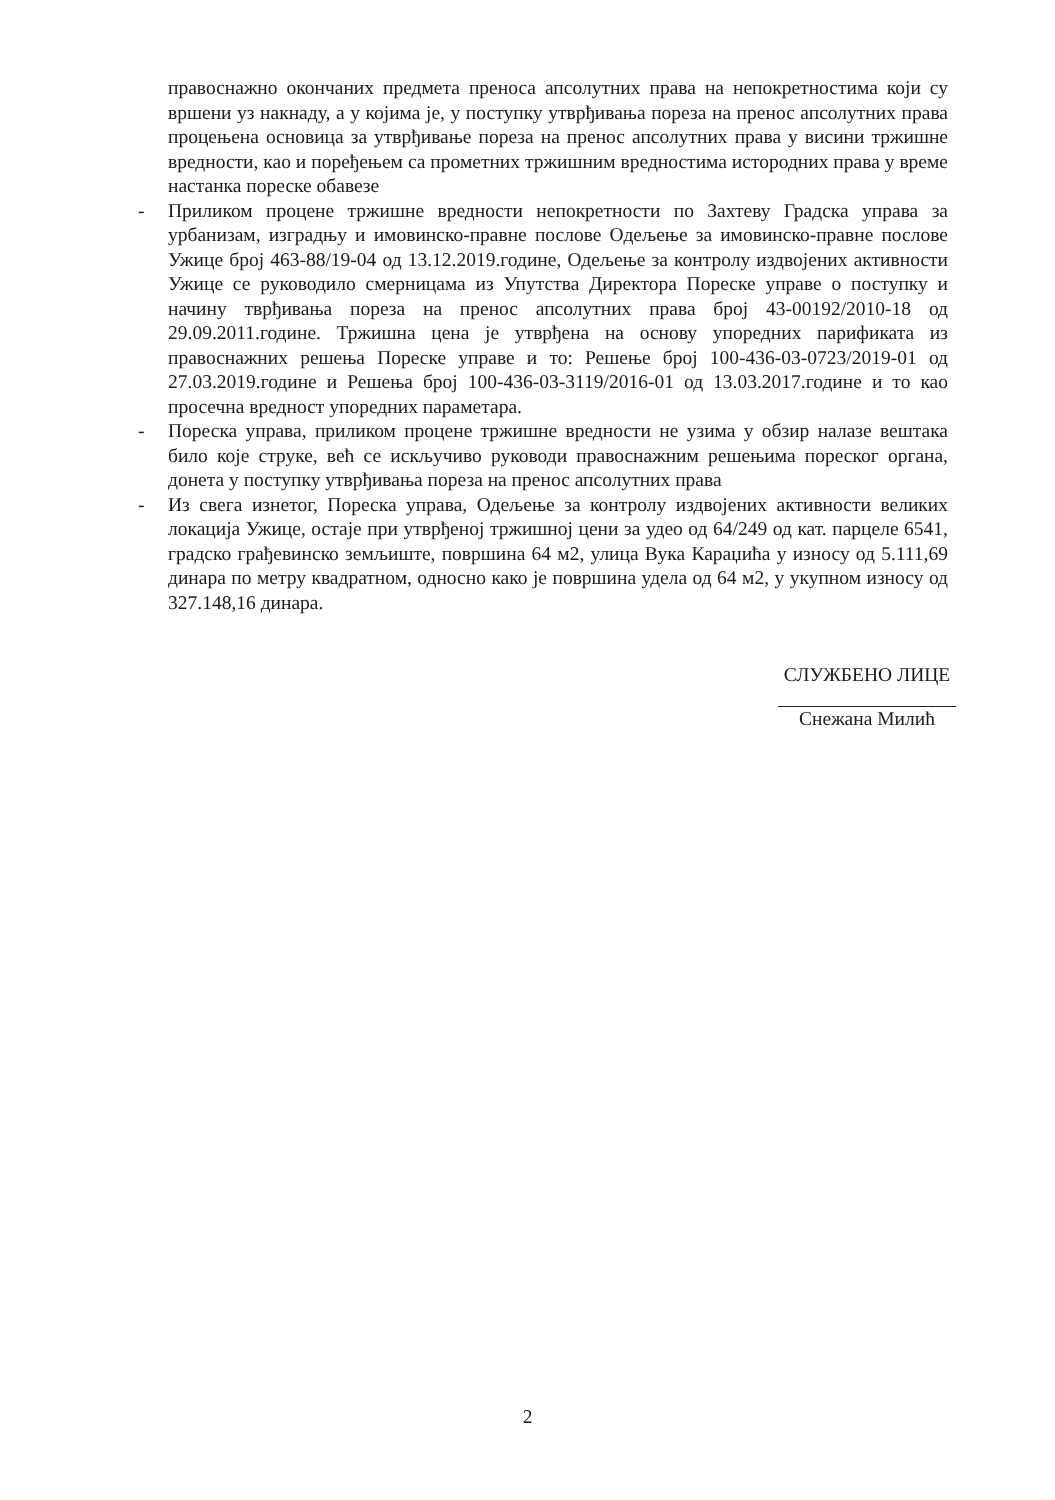правоснажно окончаних предмета преноса апсолутних права на непокретностима који су вршени уз накнаду, а у којима је, у поступку утврђивања пореза на пренос апсолутних права процењена основица за утврђивање пореза на пренос апсолутних права у висини тржишне вредности, као и поређењем са прометних тржишним вредностима истородних права у време настанка пореске обавезе
- Приликом процене тржишне вредности непокретности по Захтеву Градска управа за урбанизам, изградњу и имовинско-правне послове Одељење за имовинско-правне послове Ужице број 463-88/19-04 од 13.12.2019.године, Одељење за контролу издвојених активности Ужице се руководило смерницама из Упутства Директора Пореске управе о поступку и начину тврђивања пореза на пренос апсолутних права број 43-00192/2010-18 од 29.09.2011.године. Тржишна цена је утврђена на основу упоредних парификата из правоснажних решења Пореске управе и то: Решење број 100-436-03-0723/2019-01 од 27.03.2019.године и Решења број 100-436-03-3119/2016-01 од 13.03.2017.године и то као просечна вредност упоредних параметара.
- Пореска управа, приликом процене тржишне вредности не узима у обзир налазе вештака било које струке, већ се искључиво руководи правоснажним решењима пореског органа, донета у поступку утврђивања пореза на пренос апсолутних права
- Из свега изнетог, Пореска управа, Одељење за контролу издвојених активности великих локација Ужице, остаје при утврђеној тржишној цени за удео од 64/249 од кат. парцеле 6541, градско грађевинско земљиште, површина 64 м2, улица Вука Караџића у износу од 5.111,69 динара по метру квадратном, односно како је површина удела од 64 м2, у укупном износу од 327.148,16 динара.
СЛУЖБЕНО ЛИЦЕ
Снежана Милић
2